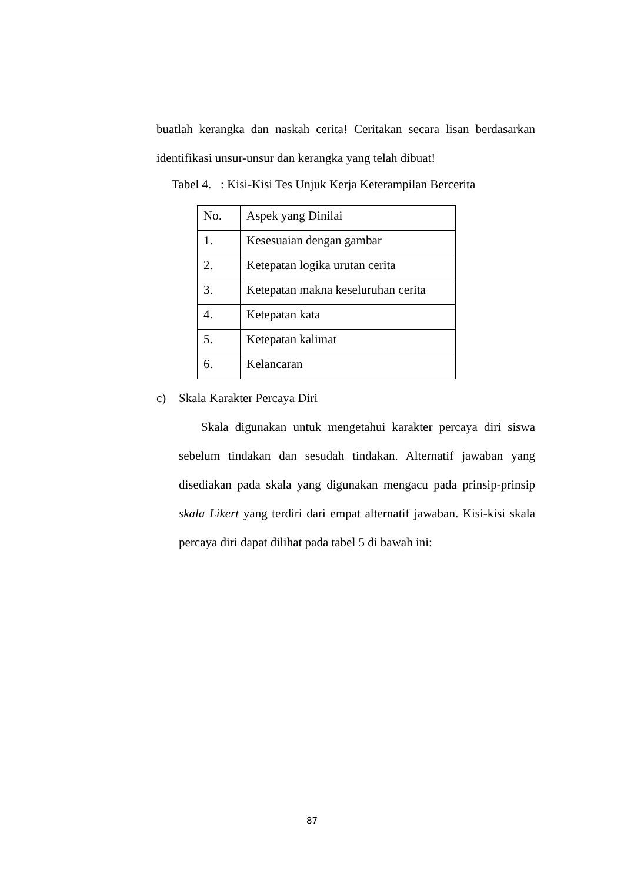buatlah kerangka dan naskah cerita! Ceritakan secara lisan berdasarkan identifikasi unsur-unsur dan kerangka yang telah dibuat!
Tabel 4. : Kisi-Kisi Tes Unjuk Kerja Keterampilan Bercerita
| No. | Aspek yang Dinilai |
| 1. | Kesesuaian dengan gambar |
| 2. | Ketepatan logika urutan cerita |
| 3. | Ketepatan makna keseluruhan cerita |
| 4. | Ketepatan kata |
| 5. | Ketepatan kalimat |
| 6. | Kelancaran |
c) Skala Karakter Percaya Diri
Skala digunakan untuk mengetahui karakter percaya diri siswa sebelum tindakan dan sesudah tindakan. Alternatif jawaban yang disediakan pada skala yang digunakan mengacu pada prinsip-prinsip skala Likert yang terdiri dari empat alternatif jawaban. Kisi-kisi skala percaya diri dapat dilihat pada tabel 5 di bawah ini:
87